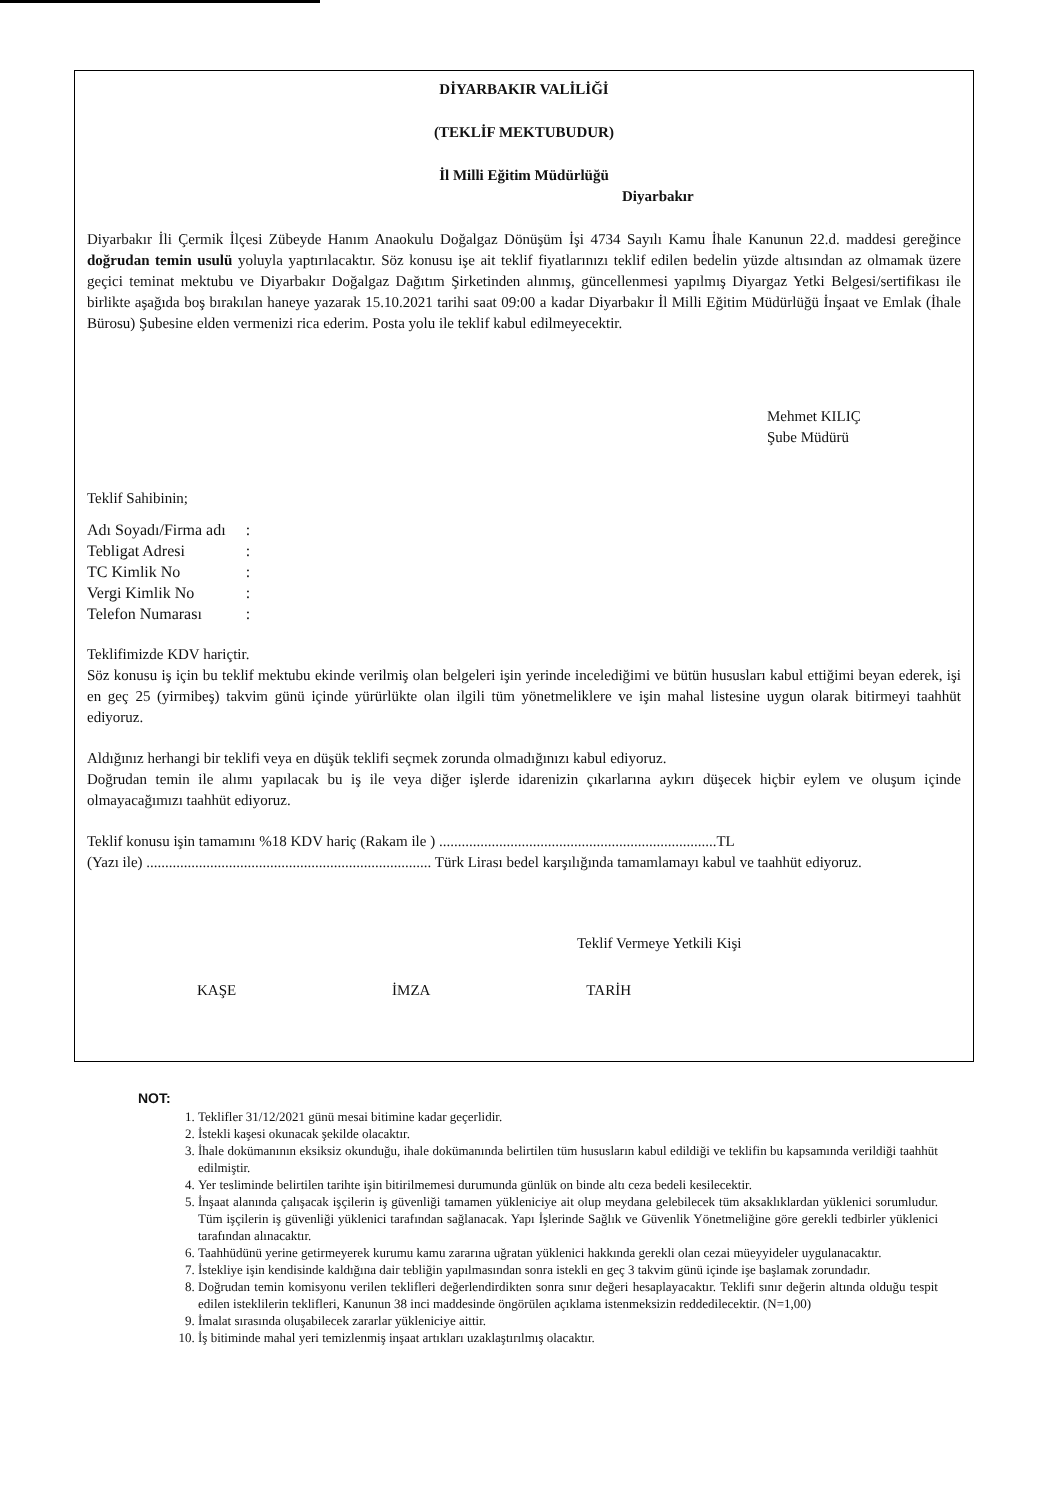DİYARBAKIR VALİLİĞİ
(TEKLİF MEKTUBUDUR)
İl Milli Eğitim Müdürlüğü
Diyarbakır
Diyarbakır İli Çermik İlçesi Zübeyde Hanım Anaokulu Doğalgaz Dönüşüm İşi 4734 Sayılı Kamu İhale Kanunun 22.d. maddesi gereğince doğrudan temin usulü yoluyla yaptırılacaktır. Söz konusu işe ait teklif fiyatlarınızı teklif edilen bedelin yüzde altısından az olmamak üzere geçici teminat mektubu ve Diyarbakır Doğalgaz Dağıtım Şirketinden alınmış, güncellenmesi yapılmış Diyargaz Yetki Belgesi/sertifikası ile birlikte aşağıda boş bırakılan haneye yazarak 15.10.2021 tarihi saat 09:00 a kadar Diyarbakır İl Milli Eğitim Müdürlüğü İnşaat ve Emlak (İhale Bürosu) Şubesine elden vermenizi rica ederim. Posta yolu ile teklif kabul edilmeyecektir.
Mehmet KILIÇ
Şube Müdürü
Teklif Sahibinin;
| Adı Soyadı/Firma adı | : |
| Tebligat Adresi | : |
| TC Kimlik No | : |
| Vergi Kimlik No | : |
| Telefon Numarası | : |
Teklifimizde KDV hariçtir.
Söz konusu iş için bu teklif mektubu ekinde verilmiş olan belgeleri işin yerinde incelediğimi ve bütün hususları kabul ettiğimi beyan ederek, işi en geç 25 (yirmibeş) takvim günü içinde yürürlükte olan ilgili tüm yönetmeliklere ve işin mahal listesine uygun olarak bitirmeyi taahhüt ediyoruz.
Aldığınız herhangi bir teklifi veya en düşük teklifi seçmek zorunda olmadığınızı kabul ediyoruz.
Doğrudan temin ile alımı yapılacak bu iş ile veya diğer işlerde idarenizin çıkarlarına aykırı düşecek hiçbir eylem ve oluşum içinde olmayacağımızı taahhüt ediyoruz.
Teklif konusu işin tamamını %18 KDV hariç (Rakam ile ) ..........................................................................TL
(Yazı ile) ............................................................................ Türk Lirası bedel karşılığında tamamlamayı kabul ve taahhüt ediyoruz.
Teklif Vermeye Yetkili Kişi
KAŞE İMZA TARİH
NOT:
1. Teklifler 31/12/2021 günü mesai bitimine kadar geçerlidir.
2. İstekli kaşesi okunacak şekilde olacaktır.
3. İhale dokümanının eksiksiz okunduğu, ihale dokümanında belirtilen tüm hususların kabul edildiği ve teklifin bu kapsamında verildiği taahhüt edilmiştir.
4. Yer tesliminde belirtilen tarihte işin bitirilmemesi durumunda günlük on binde altı ceza bedeli kesilecektir.
5. İnşaat alanında çalışacak işçilerin iş güvenliği tamamen yükleniciye ait olup meydana gelebilecek tüm aksaklıklardan yüklenici sorumludur. Tüm işçilerin iş güvenliği yüklenici tarafından sağlanacak. Yapı İşlerinde Sağlık ve Güvenlik Yönetmeliğine göre gerekli tedbirler yüklenici tarafından alınacaktır.
6. Taahhüdünü yerine getirmeyerek kurumu kamu zararına uğratan yüklenici hakkında gerekli olan cezai müeyyideler uygulanacaktır.
7. İstekliye işin kendisinde kaldığına dair tebliğin yapılmasından sonra istekli en geç 3 takvim günü içinde işe başlamak zorundadır.
8. Doğrudan temin komisyonu verilen teklifleri değerlendirdikten sonra sınır değeri hesaplayacaktır. Teklifi sınır değerin altında olduğu tespit edilen isteklilerin teklifleri, Kanunun 38 inci maddesinde öngörülen açıklama istenmeksizin reddedilecektir. (N=1,00)
9. İmalat sırasında oluşabilecek zararlar yükleniciye aittir.
10. İş bitiminde mahal yeri temizlenmiş inşaat artıkları uzaklaştırılmış olacaktır.